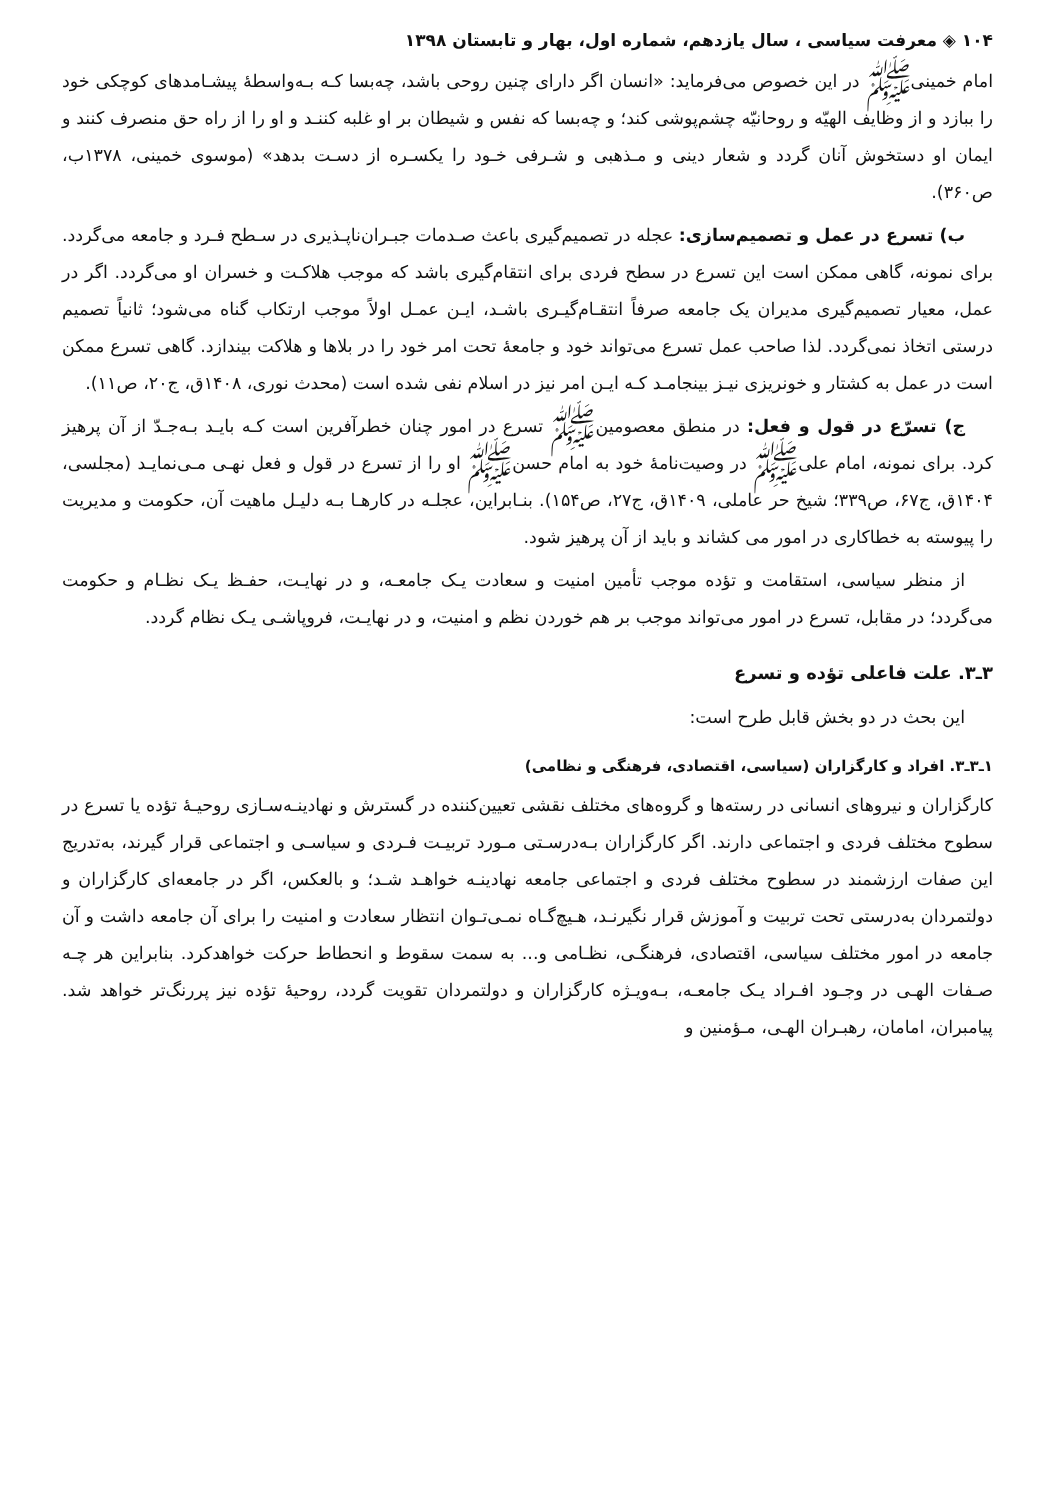۱۰۴ ◈ معرفت سیاسی ، سال یازدهم، شماره اول، بهار و تابستان ۱۳۹۸
امام خمینی‌ﷺ در این خصوص می‌فرماید: «انسان اگر دارای چنین روحی باشد، چه‌بسا کـه بـه‌واسطهٔ پیشـامدهای کوچکی خود را ببازد و از وظایف الهیّه و روحانیّه چشم‌پوشی کند؛ و چه‌بسا که نفس و شیطان بر او غلبه کننـد و او را از راه حق منصرف کنند و ایمان او دستخوش آنان گردد و شعار دینی و مـذهبی و شـرفی خـود را یکسـره از دسـت بدهد» (موسوی خمینی، ۱۳۷۸ب، ص۳۶۰).
ب) تسرع در عمل و تصمیم‌سازی: عجله در تصمیم‌گیری باعث صـدمات جبـران‌ناپـذیری در سـطح فـرد و جامعه می‌گردد. برای نمونه، گاهی ممکن است این تسرع در سطح فردی برای انتقام‌گیری باشد که موجب هلاکـت و خسران او می‌گردد. اگر در عمل، معیار تصمیم‌گیری مدیران یک جامعه صرفاً انتقـام‌گیـری باشـد، ایـن عمـل اولاً موجب ارتکاب گناه می‌شود؛ ثانیاً تصمیم درستی اتخاذ نمی‌گردد. لذا صاحب عمل تسرع می‌تواند خود و جامعهٔ تحت امر خود را در بلاها و هلاکت بیندازد. گاهی تسرع ممکن است در عمل به کشتار و خونریزی نیـز بینجامـد کـه ایـن امر نیز در اسلام نفی شده است (محدث نوری، ۱۴۰۸ق، ج۲۰، ص۱۱).
ج) تسرّع در قول و فعل: در منطق معصومین‌ﷺ تسرع در امور چنان خطرآفرین است کـه بایـد بـه‌جـدّ از آن پرهیز کرد. برای نمونه، امام علی‌ﷺ در وصیت‌نامهٔ خود به امام حسن‌ﷺ او را از تسرع در قول و فعل نهـی مـی‌نمایـد (مجلسی، ۱۴۰۴ق، ج۶۷، ص۳۳۹؛ شیخ حر عاملی، ۱۴۰۹ق، ج۲۷، ص۱۵۴). بنـابراین، عجلـه در کارهـا بـه دلیـل ماهیت آن، حکومت و مدیریت را پیوسته به خطاکاری در امور می کشاند و باید از آن پرهیز شود.
از منظر سیاسی، استقامت و تؤده موجب تأمین امنیت و سعادت یـک جامعـه، و در نهایـت، حفـظ یـک نظـام و حکومت می‌گردد؛ در مقابل، تسرع در امور می‌تواند موجب بر هم خوردن نظم و امنیت، و در نهایـت، فروپاشـی یـک نظام گردد.
۳ـ۳. علت فاعلی تؤده و تسرع
این بحث در دو بخش قابل طرح است:
۱ـ۳ـ۳. افراد و کارگزاران (سیاسی، اقتصادی، فرهنگی و نظامی)
کارگزاران و نیروهای انسانی در رسته‌ها و گروه‌های مختلف نقشی تعیین‌کننده در گسترش و نهادینـه‌سـازی روحیـهٔ تؤده یا تسرع در سطوح مختلف فردی و اجتماعی دارند. اگر کارگزاران بـه‌درسـتی مـورد تربیـت فـردی و سیاسـی و اجتماعی قرار گیرند، به‌تدریج این صفات ارزشمند در سطوح مختلف فردی و اجتماعی جامعه نهادینـه خواهـد شـد؛ و بالعکس، اگر در جامعه‌ای کارگزاران و دولتمردان به‌درستی تحت تربیت و آموزش قرار نگیرنـد، هـیچ‌گـاه نمـی‌تـوان انتظار سعادت و امنیت را برای آن جامعه داشت و آن جامعه در امور مختلف سیاسی، اقتصادی، فرهنگـی، نظـامی و... به سمت سقوط و انحطاط حرکت خواهدکرد. بنابراین هر چـه صـفات الهـی در وجـود افـراد یـک جامعـه، بـه‌ویـژه کارگزاران و دولتمردان تقویت گردد، روحیهٔ تؤده نیز پررنگ‌تر خواهد شد. پیامبران، امامان، رهبـران الهـی، مـؤمنین و